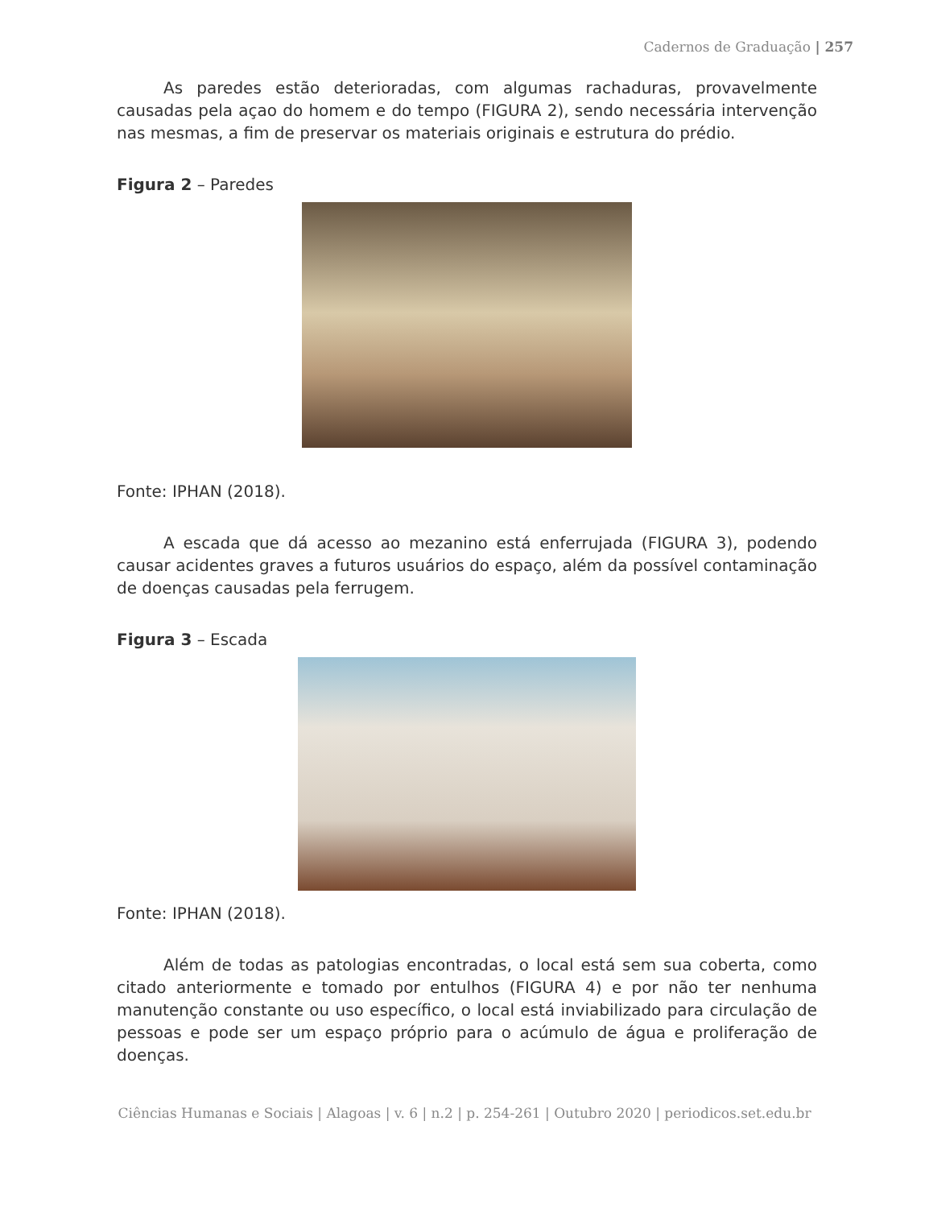Cadernos de Graduação | 257
As paredes estão deterioradas, com algumas rachaduras, provavelmente causadas pela açao do homem e do tempo (FIGURA 2), sendo necessária intervenção nas mesmas, a fim de preservar os materiais originais e estrutura do prédio.
Figura 2 – Paredes
Fonte: IPHAN (2018).
A escada que dá acesso ao mezanino está enferrujada (FIGURA 3), podendo causar acidentes graves a futuros usuários do espaço, além da possível contaminação de doenças causadas pela ferrugem.
Figura 3 – Escada
Fonte: IPHAN (2018).
Além de todas as patologias encontradas, o local está sem sua coberta, como citado anteriormente e tomado por entulhos (FIGURA 4) e por não ter nenhuma manutenção constante ou uso específico, o local está inviabilizado para circulação de pessoas e pode ser um espaço próprio para o acúmulo de água e proliferação de doenças.
Ciências Humanas e Sociais | Alagoas | v. 6 | n.2 | p. 254-261 | Outubro 2020 | periodicos.set.edu.br